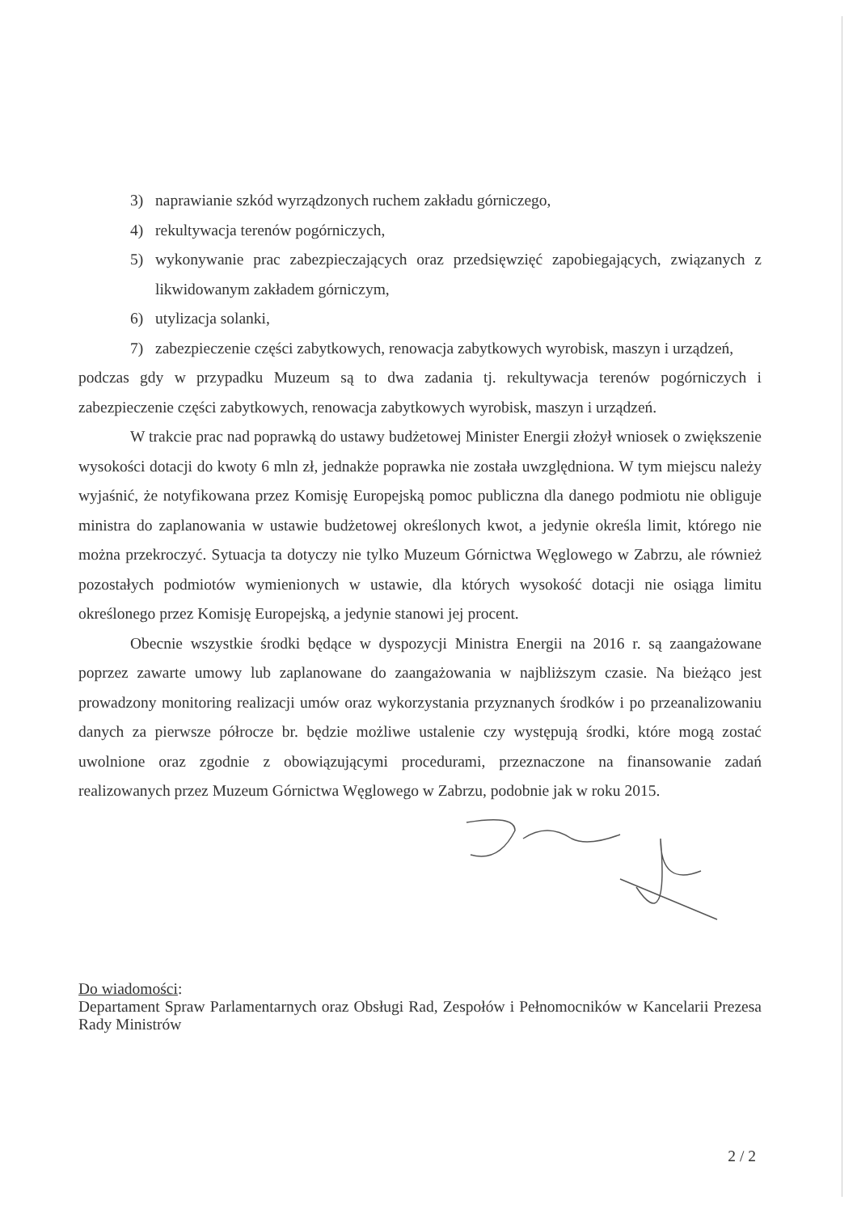3) naprawianie szkód wyrządzonych ruchem zakładu górniczego,
4) rekultywacja terenów pogórniczych,
5) wykonywanie prac zabezpieczających oraz przedsięwzięć zapobiegających, związanych z likwidowanym zakładem górniczym,
6) utylizacja solanki,
7) zabezpieczenie części zabytkowych, renowacja zabytkowych wyrobisk, maszyn i urządzeń,
podczas gdy w przypadku Muzeum są to dwa zadania tj. rekultywacja terenów pogórniczych i zabezpieczenie części zabytkowych, renowacja zabytkowych wyrobisk, maszyn i urządzeń.
W trakcie prac nad poprawką do ustawy budżetowej Minister Energii złożył wniosek o zwiększenie wysokości dotacji do kwoty 6 mln zł, jednakże poprawka nie została uwzględniona. W tym miejscu należy wyjaśnić, że notyfikowana przez Komisję Europejską pomoc publiczna dla danego podmiotu nie obliguje ministra do zaplanowania w ustawie budżetowej określonych kwot, a jedynie określa limit, którego nie można przekroczyć. Sytuacja ta dotyczy nie tylko Muzeum Górnictwa Węglowego w Zabrzu, ale również pozostałych podmiotów wymienionych w ustawie, dla których wysokość dotacji nie osiąga limitu określonego przez Komisję Europejską, a jedynie stanowi jej procent.
Obecnie wszystkie środki będące w dyspozycji Ministra Energii na 2016 r. są zaangażowane poprzez zawarte umowy lub zaplanowane do zaangażowania w najbliższym czasie. Na bieżąco jest prowadzony monitoring realizacji umów oraz wykorzystania przyznanych środków i po przeanalizowaniu danych za pierwsze półrocze br. będzie możliwe ustalenie czy występują środki, które mogą zostać uwolnione oraz zgodnie z obowiązującymi procedurami, przeznaczone na finansowanie zadań realizowanych przez Muzeum Górnictwa Węglowego w Zabrzu, podobnie jak w roku 2015.
Do wiadomości:
Departament Spraw Parlamentarnych oraz Obsługi Rad, Zespołów i Pełnomocników w Kancelarii Prezesa Rady Ministrów
2 / 2